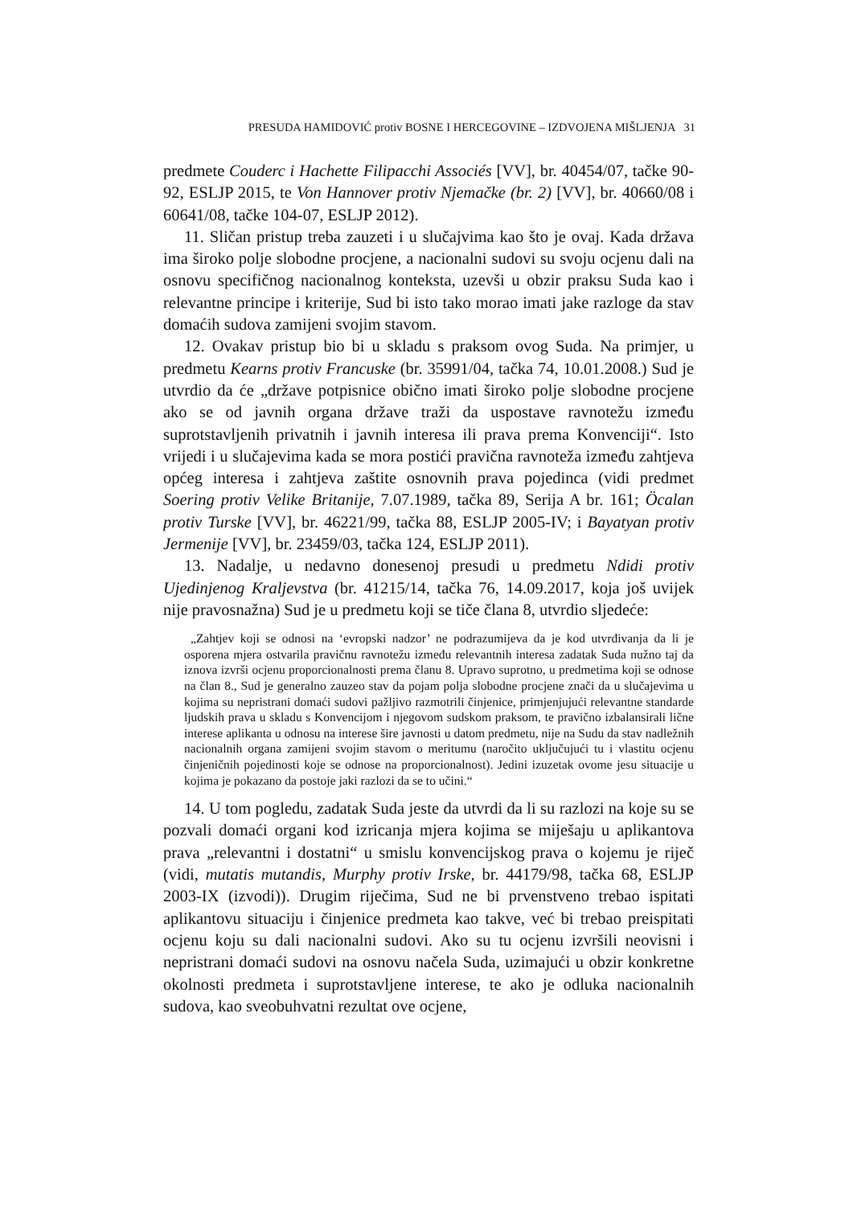PRESUDA HAMIDOVIĆ protiv BOSNE I HERCEGOVINE – IZDVOJENA MIŠLJENJA 31
predmete Couderc i Hachette Filipacchi Associés [VV], br. 40454/07, tačke 90-92, ESLJP 2015, te Von Hannover protiv Njemačke (br. 2) [VV], br. 40660/08 i 60641/08, tačke 104-07, ESLJP 2012).
11. Sličan pristup treba zauzeti i u slučajvima kao što je ovaj. Kada država ima široko polje slobodne procjene, a nacionalni sudovi su svoju ocjenu dali na osnovu specifičnog nacionalnog konteksta, uzevši u obzir praksu Suda kao i relevantne principe i kriterije, Sud bi isto tako morao imati jake razloge da stav domaćih sudova zamijeni svojim stavom.
12. Ovakav pristup bio bi u skladu s praksom ovog Suda. Na primjer, u predmetu Kearns protiv Francuske (br. 35991/04, tačka 74, 10.01.2008.) Sud je utvrdio da će „države potpisnice obično imati široko polje slobodne procjene ako se od javnih organa države traži da uspostave ravnotežu između suprotstavljenih privatnih i javnih interesa ili prava prema Konvenciji“. Isto vrijedi i u slučajevima kada se mora postići pravična ravnoteža između zahtjeva općeg interesa i zahtjeva zaštite osnovnih prava pojedinca (vidi predmet Soering protiv Velike Britanije, 7.07.1989, tačka 89, Serija A br. 161; Öcalan protiv Turske [VV], br. 46221/99, tačka 88, ESLJP 2005-IV; i Bayatyan protiv Jermenije [VV], br. 23459/03, tačka 124, ESLJP 2011).
13. Nadalje, u nedavno donesenoj presudi u predmetu Ndidi protiv Ujedinjenog Kraljevstva (br. 41215/14, tačka 76, 14.09.2017, koja još uvijek nije pravosnažna) Sud je u predmetu koji se tiče člana 8, utvrdio sljedeće:
„Zahtjev koji se odnosi na ‘evropski nadzor’ ne podrazumijeva da je kod utvrđivanja da li je osporena mjera ostvarila pravičnu ravnotežu između relevantnih interesa zadatak Suda nužno taj da iznova izvrši ocjenu proporcionalnosti prema članu 8. Upravo suprotno, u predmetima koji se odnose na član 8., Sud je generalno zauzeo stav da pojam polja slobodne procjene znači da u slučajevima u kojima su nepristrani domaći sudovi pažljivo razmotrili činjenice, primjenjujući relevantne standarde ljudskih prava u skladu s Konvencijom i njegovom sudskom praksom, te pravično izbalansirali lične interese aplikanta u odnosu na interese šire javnosti u datom predmetu, nije na Sudu da stav nadležnih nacionalnih organa zamijeni svojim stavom o meritumu (naročito uključujući tu i vlastitu ocjenu činjeničnih pojedinosti koje se odnose na proporcionalnost). Jedini izuzetak ovome jesu situacije u kojima je pokazano da postoje jaki razlozi da se to učini.“
14. U tom pogledu, zadatak Suda jeste da utvrdi da li su razlozi na koje su se pozvali domaći organi kod izricanja mjera kojima se miješaju u aplikantova prava „relevantni i dostatni“ u smislu konvencijskog prava o kojemu je riječ (vidi, mutatis mutandis, Murphy protiv Irske, br. 44179/98, tačka 68, ESLJP 2003-IX (izvodi)). Drugim riječima, Sud ne bi prvenstveno trebao ispitati aplikantovu situaciju i činjenice predmeta kao takve, već bi trebao preispitati ocjenu koju su dali nacionalni sudovi. Ako su tu ocjenu izvršili neovisni i nepristrani domaći sudovi na osnovu načela Suda, uzimajući u obzir konkretne okolnosti predmeta i suprotstavljene interese, te ako je odluka nacionalnih sudova, kao sveobuhvatni rezultat ove ocjene,